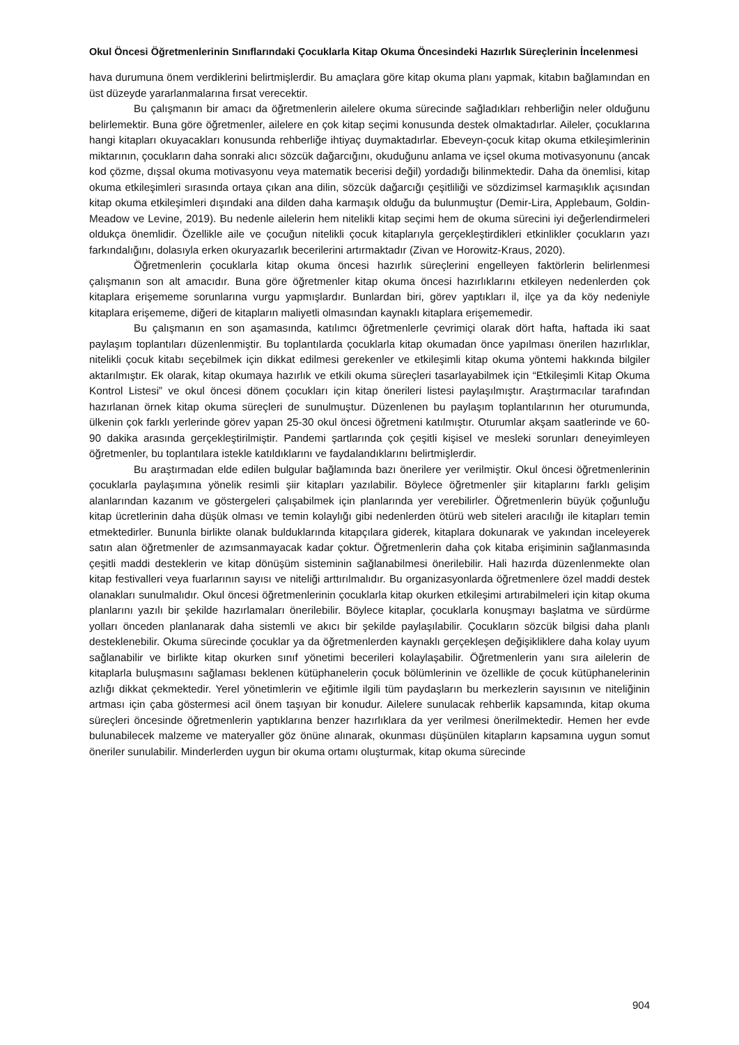Okul Öncesi Öğretmenlerinin Sınıflarındaki Çocuklarla Kitap Okuma Öncesindeki Hazırlık Süreçlerinin İncelenmesi
hava durumuna önem verdiklerini belirtmişlerdir. Bu amaçlara göre kitap okuma planı yapmak, kitabın bağlamından en üst düzeyde yararlanmalarına fırsat verecektir.
Bu çalışmanın bir amacı da öğretmenlerin ailelere okuma sürecinde sağladıkları rehberliğin neler olduğunu belirlemektir. Buna göre öğretmenler, ailelere en çok kitap seçimi konusunda destek olmaktadırlar. Aileler, çocuklarına hangi kitapları okuyacakları konusunda rehberliğe ihtiyaç duymaktadırlar. Ebeveyn-çocuk kitap okuma etkileşimlerinin miktarının, çocukların daha sonraki alıcı sözcük dağarcığını, okuduğunu anlama ve içsel okuma motivasyonunu (ancak kod çözme, dışsal okuma motivasyonu veya matematik becerisi değil) yordadığı bilinmektedir. Daha da önemlisi, kitap okuma etkileşimleri sırasında ortaya çıkan ana dilin, sözcük dağarcığı çeşitliliği ve sözdizimsel karmaşıklık açısından kitap okuma etkileşimleri dışındaki ana dilden daha karmaşık olduğu da bulunmuştur (Demir-Lira, Applebaum, Goldin-Meadow ve Levine, 2019). Bu nedenle ailelerin hem nitelikli kitap seçimi hem de okuma sürecini iyi değerlendirmeleri oldukça önemlidir. Özellikle aile ve çocuğun nitelikli çocuk kitaplarıyla gerçekleştirdikleri etkinlikler çocukların yazı farkındalığını, dolasıyla erken okuryazarlık becerilerini artırmaktadır (Zivan ve Horowitz-Kraus, 2020).
Öğretmenlerin çocuklarla kitap okuma öncesi hazırlık süreçlerini engelleyen faktörlerin belirlenmesi çalışmanın son alt amacıdır. Buna göre öğretmenler kitap okuma öncesi hazırlıklarını etkileyen nedenlerden çok kitaplara erişememe sorunlarına vurgu yapmışlardır. Bunlardan biri, görev yaptıkları il, ilçe ya da köy nedeniyle kitaplara erişememe, diğeri de kitapların maliyetli olmasından kaynaklı kitaplara erişememedir.
Bu çalışmanın en son aşamasında, katılımcı öğretmenlerle çevrimiçi olarak dört hafta, haftada iki saat paylaşım toplantıları düzenlenmiştir. Bu toplantılarda çocuklarla kitap okumadan önce yapılması önerilen hazırlıklar, nitelikli çocuk kitabı seçebilmek için dikkat edilmesi gerekenler ve etkileşimli kitap okuma yöntemi hakkında bilgiler aktarılmıştır. Ek olarak, kitap okumaya hazırlık ve etkili okuma süreçleri tasarlayabilmek için “Etkileşimli Kitap Okuma Kontrol Listesi” ve okul öncesi dönem çocukları için kitap önerileri listesi paylaşılmıştır. Araştırmacılar tarafından hazırlanan örnek kitap okuma süreçleri de sunulmuştur. Düzenlenen bu paylaşım toplantılarının her oturumunda, ülkenin çok farklı yerlerinde görev yapan 25-30 okul öncesi öğretmeni katılmıştır. Oturumlar akşam saatlerinde ve 60-90 dakika arasında gerçekleştirilmiştir. Pandemi şartlarında çok çeşitli kişisel ve mesleki sorunları deneyimleyen öğretmenler, bu toplantılara istekle katıldıklarını ve faydalandıklarını belirtmişlerdir.
Bu araştırmadan elde edilen bulgular bağlamında bazı önerilere yer verilmiştir. Okul öncesi öğretmenlerinin çocuklarla paylaşımına yönelik resimli şiir kitapları yazılabilir. Böylece öğretmenler şiir kitaplarını farklı gelişim alanlarından kazanım ve göstergeleri çalışabilmek için planlarında yer verebilirler. Öğretmenlerin büyük çoğunluğu kitap ücretlerinin daha düşük olması ve temin kolaylığı gibi nedenlerden ötürü web siteleri aracılığı ile kitapları temin etmektedirler. Bununla birlikte olanak bulduklarında kitapçılara giderek, kitaplara dokunarak ve yakından inceleyerek satın alan öğretmenler de azımsanmayacak kadar çoktur. Öğretmenlerin daha çok kitaba erişiminin sağlanmasında çeşitli maddi desteklerin ve kitap dönüşüm sisteminin sağlanabilmesi önerilebilir. Hali hazırda düzenlenmekte olan kitap festivalleri veya fuarlarının sayısı ve niteliği arttırılmalıdır. Bu organizasyonlarda öğretmenlere özel maddi destek olanakları sunulmalıdır. Okul öncesi öğretmenlerinin çocuklarla kitap okurken etkileşimi artırabilmeleri için kitap okuma planlarını yazılı bir şekilde hazırlamaları önerilebilir. Böylece kitaplar, çocuklarla konuşmayı başlatma ve sürdürme yolları önceden planlanarak daha sistemli ve akıcı bir şekilde paylaşılabilir. Çocukların sözcük bilgisi daha planlı desteklenebilir. Okuma sürecinde çocuklar ya da öğretmenlerden kaynaklı gerçekleşen değişikliklere daha kolay uyum sağlanabilir ve birlikte kitap okurken sınıf yönetimi becerileri kolaylaşabilir. Öğretmenlerin yanı sıra ailelerin de kitaplarla buluşmasını sağlaması beklenen kütüphanelerin çocuk bölümlerinin ve özellikle de çocuk kütüphanelerinin azlığı dikkat çekmektedir. Yerel yönetimlerin ve eğitimle ilgili tüm paydaşların bu merkezlerin sayısının ve niteliğinin artması için çaba göstermesi acil önem taşıyan bir konudur. Ailelere sunulacak rehberlik kapsamında, kitap okuma süreçleri öncesinde öğretmenlerin yaptıklarına benzer hazırlıklara da yer verilmesi önerilmektedir. Hemen her evde bulunabilecek malzeme ve materyaller göz önüne alınarak, okunması düşünülen kitapların kapsamına uygun somut öneriler sunulabilir. Minderlerden uygun bir okuma ortamı oluşturmak, kitap okuma sürecinde
904